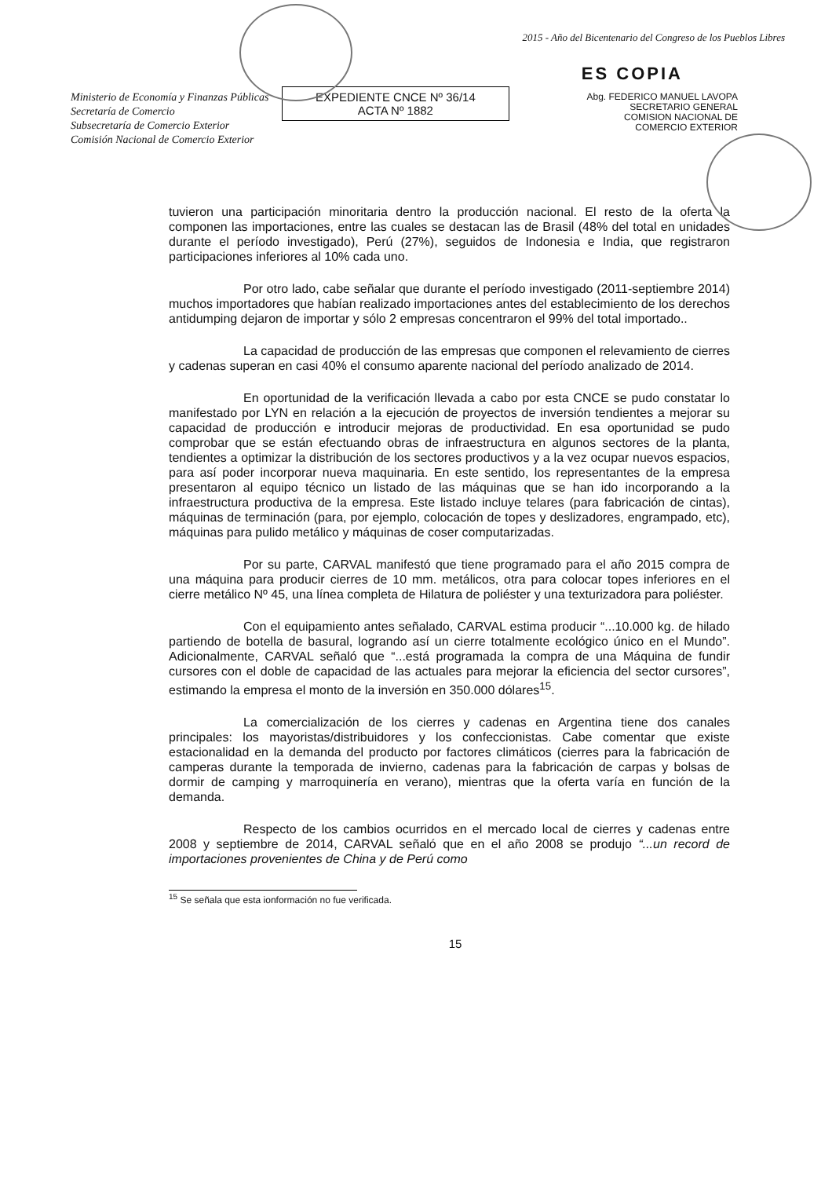Ministerio de Economía y Finanzas Públicas
Secretaría de Comercio
Subsecretaría de Comercio Exterior
Comisión Nacional de Comercio Exterior
EXPEDIENTE CNCE Nº 36/14
ACTA Nº 1882
2015 - Año del Bicentenario del Congreso de los Pueblos Libres
ES COPIA
Abg. FEDERICO MANUEL LAVOPA
SECRETARIO GENERAL
COMISION NACIONAL DE
COMERCIO EXTERIOR
tuvieron una participación minoritaria dentro la producción nacional. El resto de la oferta la componen las importaciones, entre las cuales se destacan las de Brasil (48% del total en unidades durante el período investigado), Perú (27%), seguidos de Indonesia e India, que registraron participaciones inferiores al 10% cada uno.
Por otro lado, cabe señalar que durante el período investigado (2011-septiembre 2014) muchos importadores que habían realizado importaciones antes del establecimiento de los derechos antidumping dejaron de importar y sólo 2 empresas concentraron el 99% del total importado..
La capacidad de producción de las empresas que componen el relevamiento de cierres y cadenas superan en casi 40% el consumo aparente nacional del período analizado de 2014.
En oportunidad de la verificación llevada a cabo por esta CNCE se pudo constatar lo manifestado por LYN en relación a la ejecución de proyectos de inversión tendientes a mejorar su capacidad de producción e introducir mejoras de productividad. En esa oportunidad se pudo comprobar que se están efectuando obras de infraestructura en algunos sectores de la planta, tendientes a optimizar la distribución de los sectores productivos y a la vez ocupar nuevos espacios, para así poder incorporar nueva maquinaria. En este sentido, los representantes de la empresa presentaron al equipo técnico un listado de las máquinas que se han ido incorporando a la infraestructura productiva de la empresa. Este listado incluye telares (para fabricación de cintas), máquinas de terminación (para, por ejemplo, colocación de topes y deslizadores, engrampado, etc), máquinas para pulido metálico y máquinas de coser computarizadas.
Por su parte, CARVAL manifestó que tiene programado para el año 2015 compra de una máquina para producir cierres de 10 mm. metálicos, otra para colocar topes inferiores en el cierre metálico Nº 45, una línea completa de Hilatura de poliéster y una texturizadora para poliéster.
Con el equipamiento antes señalado, CARVAL estima producir “...10.000 kg. de hilado partiendo de botella de basural, logrando así un cierre totalmente ecológico único en el Mundo”. Adicionalmente, CARVAL señaló que “...está programada la compra de una Máquina de fundir cursores con el doble de capacidad de las actuales para mejorar la eficiencia del sector cursores”, estimando la empresa el monto de la inversión en 350.000 dólares<sup>15</sup>.
La comercialización de los cierres y cadenas en Argentina tiene dos canales principales: los mayoristas/distribuidores y los confeccionistas. Cabe comentar que existe estacionalidad en la demanda del producto por factores climáticos (cierres para la fabricación de camperas durante la temporada de invierno, cadenas para la fabricación de carpas y bolsas de dormir de camping y marroquinería en verano), mientras que la oferta varía en función de la demanda.
Respecto de los cambios ocurridos en el mercado local de cierres y cadenas entre 2008 y septiembre de 2014, CARVAL señaló que en el año 2008 se produjo “...un record de importaciones provenientes de China y de Perú como
<sup>15</sup> Se señala que esta ionformación no fue verificada.
15